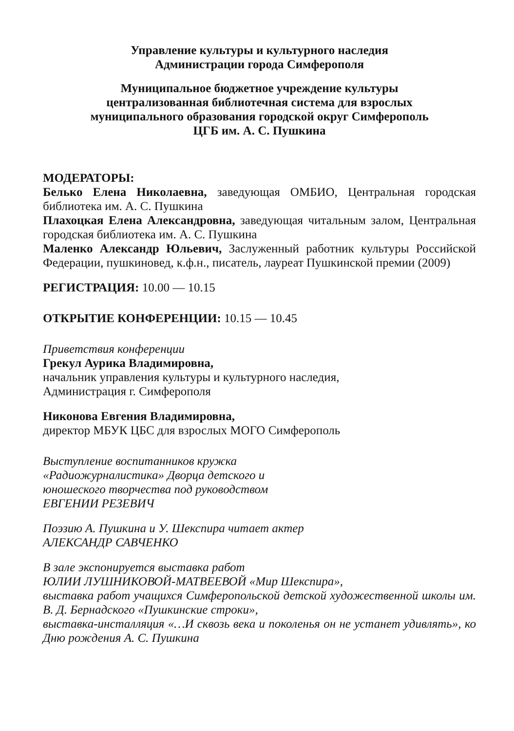Управление культуры и культурного наследия
Администрации города Симферополя
Муниципальное бюджетное учреждение культуры
централизованная библиотечная система для взрослых
муниципального образования городской округ Симферополь
ЦГБ им. А. С. Пушкина
МОДЕРАТОРЫ:
Белько Елена Николаевна, заведующая ОМБИО, Центральная городская библиотека им. А. С. Пушкина
Плахоцкая Елена Александровна, заведующая читальным залом, Центральная городская библиотека им. А. С. Пушкина
Маленко Александр Юльевич, Заслуженный работник культуры Российской Федерации, пушкиновед, к.ф.н., писатель, лауреат Пушкинской премии (2009)
РЕГИСТРАЦИЯ: 10.00 — 10.15
ОТКРЫТИЕ КОНФЕРЕНЦИИ: 10.15 — 10.45
Приветствия конференции
Грекул Аурика Владимировна,
начальник управления культуры и культурного наследия,
Администрация г. Симферополя
Никонова Евгения Владимировна,
директор МБУК ЦБС для взрослых МОГО Симферополь
Выступление воспитанников кружка
«Радиожурналистика» Дворца детского и
юношеского творчества под руководством
ЕВГЕНИИ РЕЗЕВИЧ
Поэзию А. Пушкина и У. Шекспира читает актер
АЛЕКСАНДР САВЧЕНКО
В зале экспонируется выставка работ
ЮЛИИ ЛУШНИКОВОЙ-МАТВЕЕВОЙ «Мир Шекспира»,
выставка работ учащихся Симферопольской детской художественной школы им. В. Д. Бернадского «Пушкинские строки»,
выставка-инсталляция «…И сквозь века и поколенья он не устанет удивлять», ко Дню рождения А. С. Пушкина